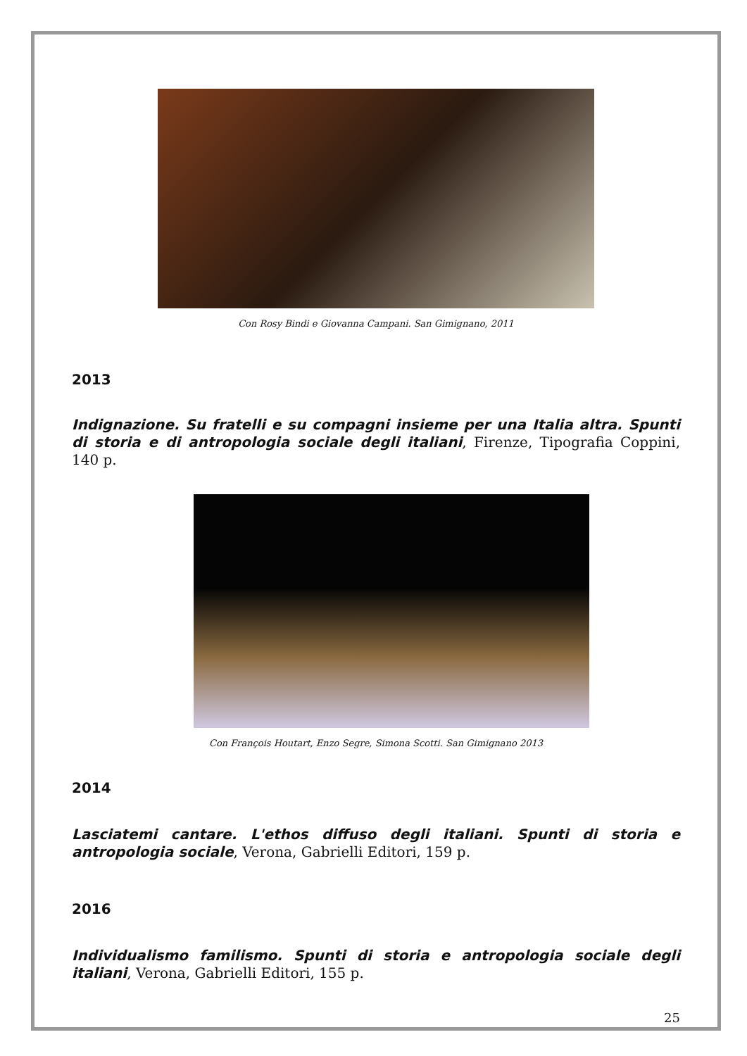Con Rosy Bindi e Giovanna Campani. San Gimignano, 2011
2013
Indignazione. Su fratelli e su compagni insieme per una Italia altra. Spunti di storia e di antropologia sociale degli italiani, Firenze, Tipografia Coppini, 140 p.
Con François Houtart, Enzo Segre, Simona Scotti. San Gimignano 2013
2014
Lasciatemi cantare. L'ethos diffuso degli italiani. Spunti di storia e antropologia sociale, Verona, Gabrielli Editori, 159 p.
2016
Individualismo familismo. Spunti di storia e antropologia sociale degli italiani, Verona, Gabrielli Editori, 155 p.
25